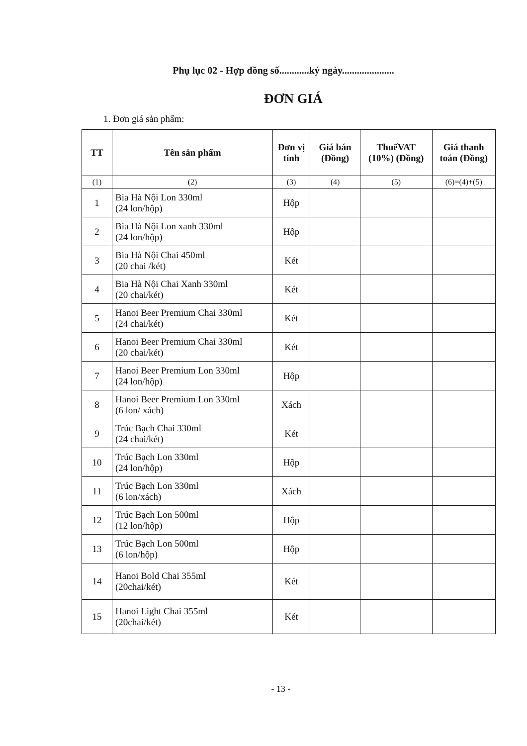Phụ lục 02 - Hợp đồng số............ký ngày.....................
ĐƠN GIÁ
1. Đơn giá sản phẩm:
| TT | Tên sản phẩm | Đơn vị tính | Giá bán (Đồng) | ThuếVAT (10%) (Đồng) | Giá thanh toán (Đồng) |
| --- | --- | --- | --- | --- | --- |
| (1) | (2) | (3) | (4) | (5) | (6)=(4)+(5) |
| 1 | Bia Hà Nội Lon 330ml (24 lon/hộp) | Hộp | | | |
| 2 | Bia Hà Nội Lon xanh 330ml (24 lon/hộp) | Hộp | | | |
| 3 | Bia Hà Nội Chai 450ml (20 chai /két) | Két | | | |
| 4 | Bia Hà Nội Chai Xanh 330ml (20 chai/két) | Két | | | |
| 5 | Hanoi Beer Premium Chai 330ml (24 chai/két) | Két | | | |
| 6 | Hanoi Beer Premium Chai 330ml (20 chai/két) | Két | | | |
| 7 | Hanoi Beer Premium Lon 330ml (24 lon/hộp) | Hộp | | | |
| 8 | Hanoi Beer Premium Lon 330ml (6 lon/ xách) | Xách | | | |
| 9 | Trúc Bạch Chai 330ml (24 chai/két) | Két | | | |
| 10 | Trúc Bạch Lon 330ml (24 lon/hộp) | Hộp | | | |
| 11 | Trúc Bạch Lon 330ml (6 lon/xách) | Xách | | | |
| 12 | Trúc Bạch Lon 500ml (12 lon/hộp) | Hộp | | | |
| 13 | Trúc Bạch Lon 500ml (6 lon/hộp) | Hộp | | | |
| 14 | Hanoi Bold Chai 355ml (20chai/két) | Két | | | |
| 15 | Hanoi Light Chai 355ml (20chai/két) | Két | | | |
- 13 -